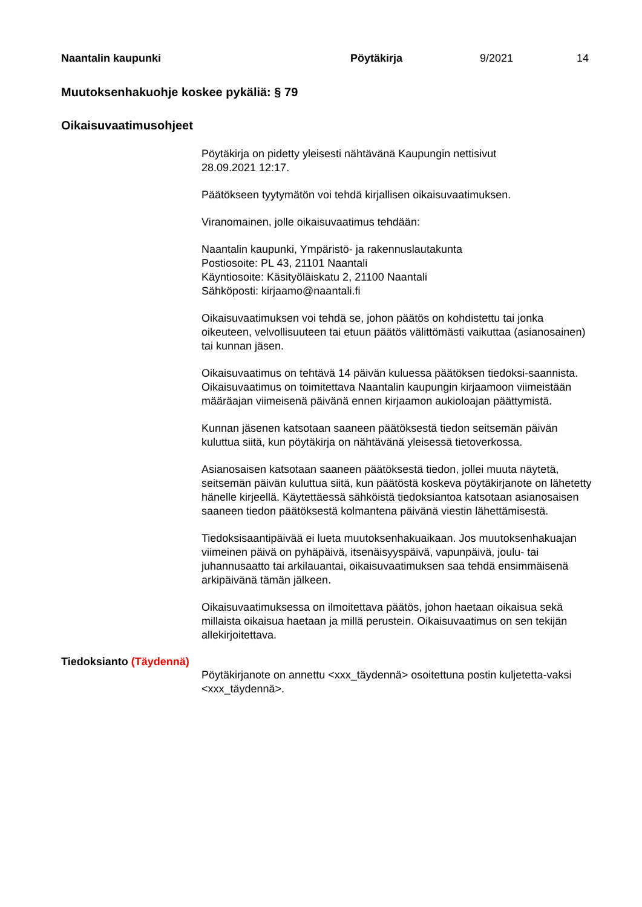Naantalin kaupunki Pöytäkirja 9/2021 14
Muutoksenhakuohje koskee pykäliä: § 79
Oikaisuvaatimusohjeet
Pöytäkirja on pidetty yleisesti nähtävänä Kaupungin nettisivut
28.09.2021 12:17.
Päätökseen tyytymätön voi tehdä kirjallisen oikaisuvaatimuksen.
Viranomainen, jolle oikaisuvaatimus tehdään:
Naantalin kaupunki, Ympäristö- ja rakennuslautakunta
Postiosoite: PL 43, 21101 Naantali
Käyntiosoite: Käsityöläiskatu 2, 21100 Naantali
Sähköposti: kirjaamo@naantali.fi
Oikaisuvaatimuksen voi tehdä se, johon päätös on kohdistettu tai jonka oikeuteen, velvollisuuteen tai etuun päätös välittömästi vaikuttaa (asianosainen) tai kunnan jäsen.
Oikaisuvaatimus on tehtävä 14 päivän kuluessa päätöksen tiedoksi-saannista. Oikaisuvaatimus on toimitettava Naantalin kaupungin kirjaamoon viimeistään määräajan viimeisenä päivänä ennen kirjaamon aukioloajan päättymistä.
Kunnan jäsenen katsotaan saaneen päätöksestä tiedon seitsemän päivän kuluttua siitä, kun pöytäkirja on nähtävänä yleisessä tietoverkossa.
Asianosaisen katsotaan saaneen päätöksestä tiedon, jollei muuta näytetä, seitsemän päivän kuluttua siitä, kun päätöstä koskeva pöytäkirjanote on lähetetty hänelle kirjeellä. Käytettäessä sähköistä tiedoksiantoa katsotaan asianosaisen saaneen tiedon päätöksestä kolmantena päivänä viestin lähettämisestä.
Tiedoksisaantipäivää ei lueta muutoksenhakuaikaan. Jos muutoksenhakuajan viimeinen päivä on pyhäpäivä, itsenäisyyspäivä, vapunpäivä, joulu- tai juhannusaatto tai arkilauantai, oikaisuvaatimuksen saa tehdä ensimmäisenä arkipäivänä tämän jälkeen.
Oikaisuvaatimuksessa on ilmoitettava päätös, johon haetaan oikaisua sekä millaista oikaisua haetaan ja millä perustein. Oikaisuvaatimus on sen tekijän allekirjoitettava.
Tiedoksianto (Täydennä)
Pöytäkirjanote on annettu <xxx_täydennä> osoitettuna postin kuljetetta-vaksi <xxx_täydennä>.